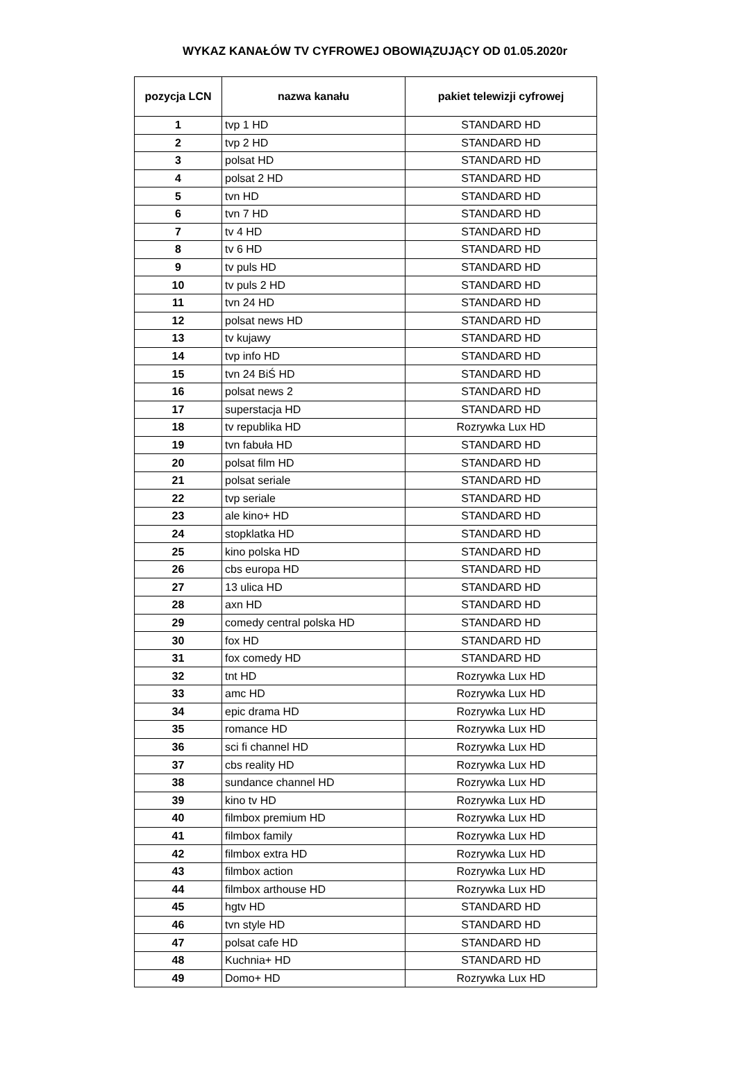WYKAZ KANAŁÓW TV CYFROWEJ OBOWIĄZUJĄCY OD 01.05.2020r
| pozycja LCN | nazwa kanału | pakiet telewizji cyfrowej |
| --- | --- | --- |
| 1 | tvp 1 HD | STANDARD HD |
| 2 | tvp 2 HD | STANDARD HD |
| 3 | polsat HD | STANDARD HD |
| 4 | polsat 2 HD | STANDARD HD |
| 5 | tvn HD | STANDARD HD |
| 6 | tvn 7 HD | STANDARD HD |
| 7 | tv 4 HD | STANDARD HD |
| 8 | tv 6 HD | STANDARD HD |
| 9 | tv puls HD | STANDARD HD |
| 10 | tv puls 2 HD | STANDARD HD |
| 11 | tvn 24 HD | STANDARD HD |
| 12 | polsat news HD | STANDARD HD |
| 13 | tv kujawy | STANDARD HD |
| 14 | tvp info HD | STANDARD HD |
| 15 | tvn 24 BiŚ HD | STANDARD HD |
| 16 | polsat news 2 | STANDARD HD |
| 17 | superstacja HD | STANDARD HD |
| 18 | tv republika HD | Rozrywka Lux HD |
| 19 | tvn fabuła HD | STANDARD HD |
| 20 | polsat film HD | STANDARD HD |
| 21 | polsat seriale | STANDARD HD |
| 22 | tvp seriale | STANDARD HD |
| 23 | ale kino+ HD | STANDARD HD |
| 24 | stopklatka HD | STANDARD HD |
| 25 | kino polska HD | STANDARD HD |
| 26 | cbs europa HD | STANDARD HD |
| 27 | 13 ulica HD | STANDARD HD |
| 28 | axn HD | STANDARD HD |
| 29 | comedy central polska HD | STANDARD HD |
| 30 | fox HD | STANDARD HD |
| 31 | fox comedy HD | STANDARD HD |
| 32 | tnt HD | Rozrywka Lux HD |
| 33 | amc HD | Rozrywka Lux HD |
| 34 | epic drama HD | Rozrywka Lux HD |
| 35 | romance HD | Rozrywka Lux HD |
| 36 | sci fi channel HD | Rozrywka Lux HD |
| 37 | cbs reality HD | Rozrywka Lux HD |
| 38 | sundance channel HD | Rozrywka Lux HD |
| 39 | kino tv HD | Rozrywka Lux HD |
| 40 | filmbox premium HD | Rozrywka Lux HD |
| 41 | filmbox family | Rozrywka Lux HD |
| 42 | filmbox extra HD | Rozrywka Lux HD |
| 43 | filmbox action | Rozrywka Lux HD |
| 44 | filmbox arthouse HD | Rozrywka Lux HD |
| 45 | hgtv HD | STANDARD HD |
| 46 | tvn style HD | STANDARD HD |
| 47 | polsat cafe HD | STANDARD HD |
| 48 | Kuchnia+ HD | STANDARD HD |
| 49 | Domo+ HD | Rozrywka Lux HD |